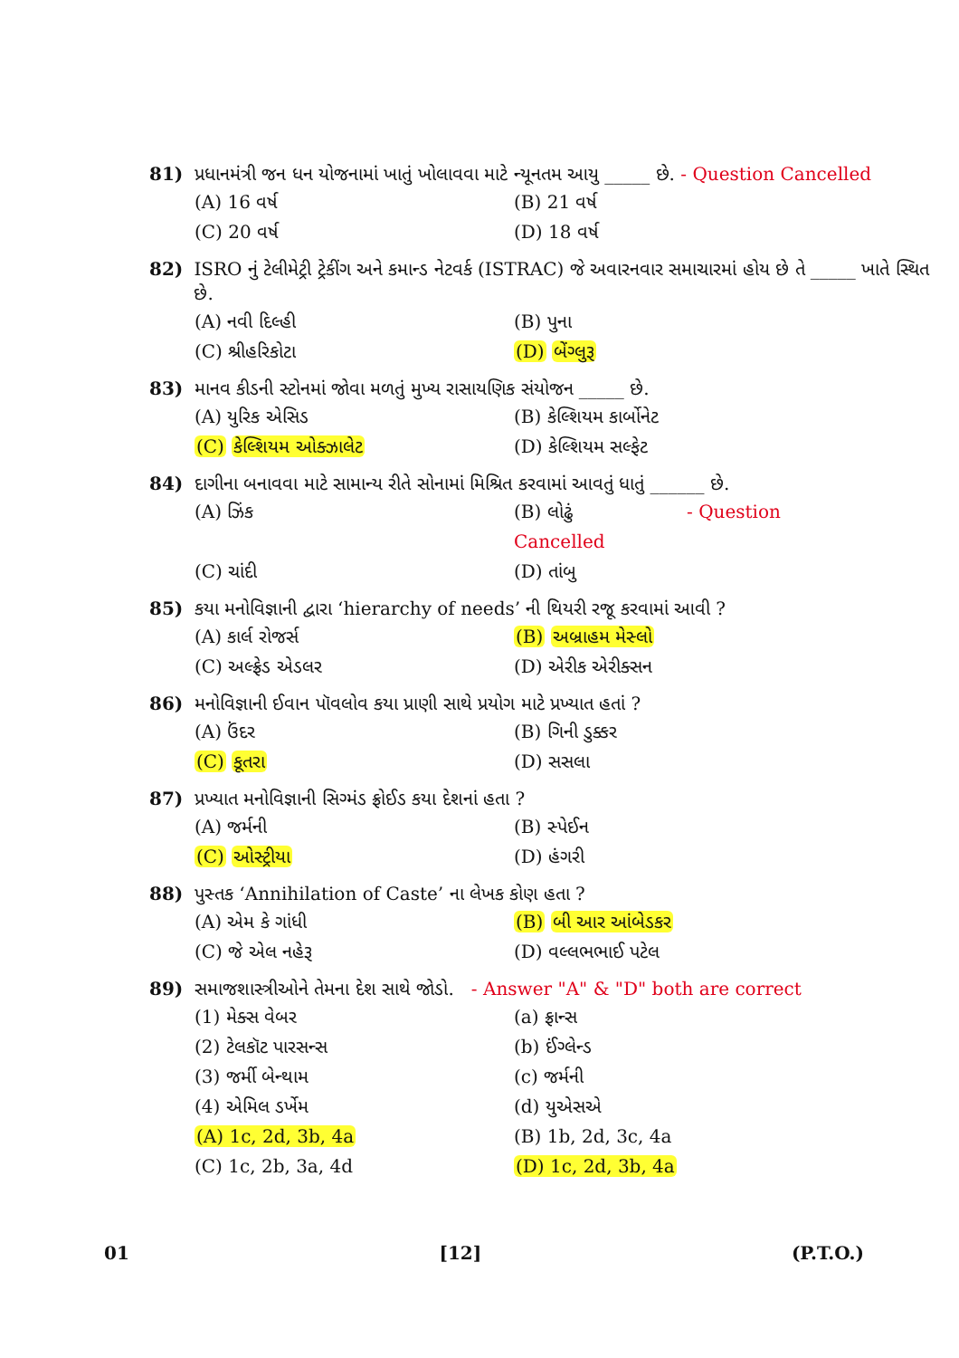81) પ્રધાનમંત્રી જન ધન યોજનામાં ખાતું ખોલાવવા માટે ન્યૂનતમ આયુ _____ છે. - Question Cancelled
(A) 16 વર્ષ (B) 21 વર્ષ (C) 20 વર્ષ (D) 18 વર્ષ
82) ISRO નું ટેલીમેટ્રી ટ્રેકીંગ અને કમાન્ડ નેટવર્ક (ISTRAC) જે અવારનવાર સમાચારમાં હોય છે તે _____ ખાતે સ્થિત છે.
(A) નવી દિલ્હી (B) પુના (C) શ્રીહરિકોટા (D) બેંગ્લુરૂ
83) માનવ કીડની સ્ટોનમાં જોવા મળતું મુખ્ય રાસાયણિક સંયોજન _____ છે.
(A) યુરિક એસિડ (B) કેલ્શિયમ કાર્બોનેટ (C) કેલ્શિયમ ઓક્ઝાલેટ (D) કેલ્શિયમ સલ્ફેટ
84) દાગીના બનાવવા માટે સામાન્ય રીતે સોનામાં મિશ્રિત કરવામાં આવતું ધાતું ______ છે.
(A) ઝિંક (B) લોઢું - Question Cancelled (C) ચાંદી (D) તાંબુ
85) કયા મનોવિજ્ઞાની દ્વારા ‘hierarchy of needs’ ની થિયરી રજૂ કરવામાં આવી ?
(A) કાર્લ રોજર્સ (B) અબ્રાહમ મેસ્લો (C) અલ્ફ્રેડ એડલર (D) એરીક એરીક્સન
86) મનોવિજ્ઞાની ઈવાન પૉવલોવ કયા પ્રાણી સાથે પ્રયોગ માટે પ્રખ્યાત હતાં ?
(A) ઉંદર (B) ગિની ડુક્કર (C) કૂતરા (D) સસલા
87) પ્રખ્યાત મનોવિજ્ઞાની સિગ્મંડ ફ્રોઈડ કયા દેશનાં હતા ?
(A) જર્મની (B) સ્પેઈન (C) ઓસ્ટ્રીયા (D) હંગરી
88) પુસ્તક ‘Annihilation of Caste’ ના લેખક કોણ હતા ?
(A) એમ કે ગાંધી (B) બી આર આંબેડકર (C) જે એલ નહેરૂ (D) વલ્લભભાઈ પટેલ
89) સમાજશાસ્ત્રીઓને તેમના દેશ સાથે જોડો. - Answer "A" & "D" both are correct
(1) મેક્સ વેબર (a) ફ્રાન્સ (2) ટેલકૉટ પારસન્સ (b) ઈંગ્લેન્ડ (3) જર્મી બેન્થામ (c) જર્મની (4) એમિલ ડર્ખેમ (d) યુએસએ (A) 1c, 2d, 3b, 4a (B) 1b, 2d, 3c, 4a (C) 1c, 2b, 3a, 4d (D) 1c, 2d, 3b, 4a
01 [12] (P.T.O.)